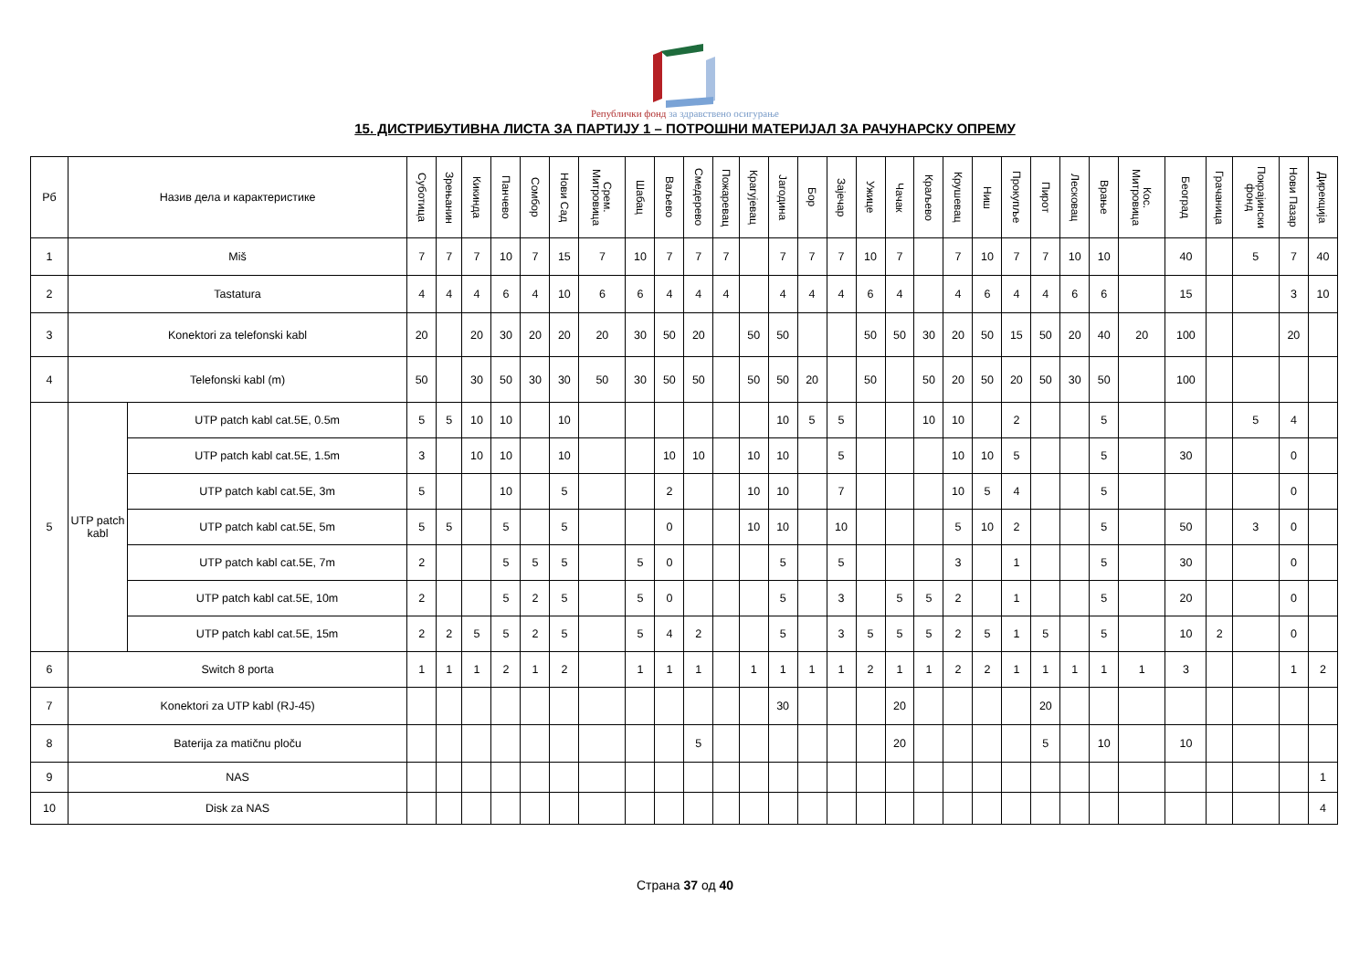Републички фонд за здравствено осигурање
15. ДИСТРИБУТИВНА ЛИСТА ЗА ПАРТИЈУ 1 – ПОТРОШНИ МАТЕРИЈАЛ ЗА РАЧУНАРСКУ ОПРЕМУ
| Рб | Назив дела и карактеристике | | Суботица | Зрењанин | Кикинда | Панчево | Сомбор | Нови Сад | Срем. Митровица | Шабац | Ваљево | Смедерево | Пожаревац | Крагујевац | Јагодина | Бор | Зајечар | Ужице | Чачак | Краљево | Крушевац | Ниш | Прокупље | Пирот | Лесковац | Врање | Кос. Митровица | Београд | Грачаница | Покрајински фонд | Нови Пазар | Дирекција |
| --- | --- | --- | --- | --- | --- | --- | --- | --- | --- | --- | --- | --- | --- | --- | --- | --- | --- | --- | --- | --- | --- | --- | --- | --- | --- | --- | --- | --- | --- | --- | --- | --- |
| 1 | Miš | | 7 | 7 | 7 | 10 | 7 | 15 | 7 | 10 | 7 | 7 | 7 | | 7 | 7 | 7 | 10 | 7 | | 7 | 10 | 7 | 7 | 10 | 10 | | 40 | | 5 | 7 | 40 |
| 2 | Tastatura | | 4 | 4 | 4 | 6 | 4 | 10 | 6 | 6 | 4 | 4 | 4 | | 4 | 4 | 4 | 6 | 4 | | 4 | 6 | 4 | 4 | 6 | 6 | | 15 | | | 3 | 10 |
| 3 | Konektori za telefonski kabl | | 20 | | 20 | 30 | 20 | 20 | 20 | 30 | 50 | 20 | | 50 | 50 | | | 50 | 50 | 30 | 20 | 50 | 15 | 50 | 20 | 40 | 20 | 100 | | | 20 | |
| 4 | Telefonski kabl (m) | | 50 | | 30 | 50 | 30 | 30 | 50 | 30 | 50 | 50 | | 50 | 50 | 20 | | 50 | | 50 | 20 | 50 | 20 | 50 | 30 | 50 | | 100 | | | | |
| 5 | UTP patch kabl | UTP patch kabl cat.5E, 0.5m | 5 | 5 | 10 | 10 | | 10 | | | | | | | 10 | 5 | 5 | | | 10 | 10 | | 2 | | | 5 | | | | 5 | 4 | |
| | | UTP patch kabl cat.5E, 1.5m | 3 | | 10 | 10 | | 10 | | | 10 | 10 | | 10 | 10 | | 5 | | | | 10 | 10 | 5 | | | 5 | | 30 | | | 0 | |
| | | UTP patch kabl cat.5E, 3m | 5 | | | 10 | | 5 | | | 2 | | | 10 | 10 | | 7 | | | | 10 | 5 | 4 | | | 5 | | | | | 0 | |
| | | UTP patch kabl cat.5E, 5m | 5 | 5 | | 5 | | 5 | | | 0 | | | 10 | 10 | | 10 | | | | 5 | 10 | 2 | | | 5 | | 50 | | 3 | 0 | |
| | | UTP patch kabl cat.5E, 7m | 2 | | | 5 | 5 | 5 | | 5 | 0 | | | | 5 | | 5 | | | | 3 | | 1 | | | 5 | | 30 | | | 0 | |
| | | UTP patch kabl cat.5E, 10m | 2 | | | 5 | 2 | 5 | | 5 | 0 | | | | 5 | | 3 | | 5 | 5 | 2 | | 1 | | | 5 | | 20 | | | 0 | |
| | | UTP patch kabl cat.5E, 15m | 2 | 2 | 5 | 5 | 2 | 5 | | 5 | 4 | 2 | | | 5 | | 3 | 5 | 5 | 5 | 2 | 5 | 1 | 5 | | 5 | | 10 | 2 | | 0 | |
| 6 | Switch 8 porta | | 1 | 1 | 1 | 2 | 1 | 2 | | 1 | 1 | 1 | | 1 | 1 | 1 | 1 | 2 | 1 | 1 | 2 | 2 | 1 | 1 | 1 | 1 | 1 | 3 | | | 1 | 2 |
| 7 | Konektori za UTP kabl (RJ-45) | | | | | | | | | | | | | | 30 | | | | 20 | | | | | 20 | | | | | | | | |
| 8 | Baterija za matičnu ploču | | | | | | | | | | | 5 | | | | | | | 20 | | | | | 5 | | 10 | | 10 | | | | |
| 9 | NAS | | | | | | | | | | | | | | | | | | | | | | | | | | | | | | | 1 |
| 10 | Disk za NAS | | | | | | | | | | | | | | | | | | | | | | | | | | | | | | | 4 |
Страна 37 од 40